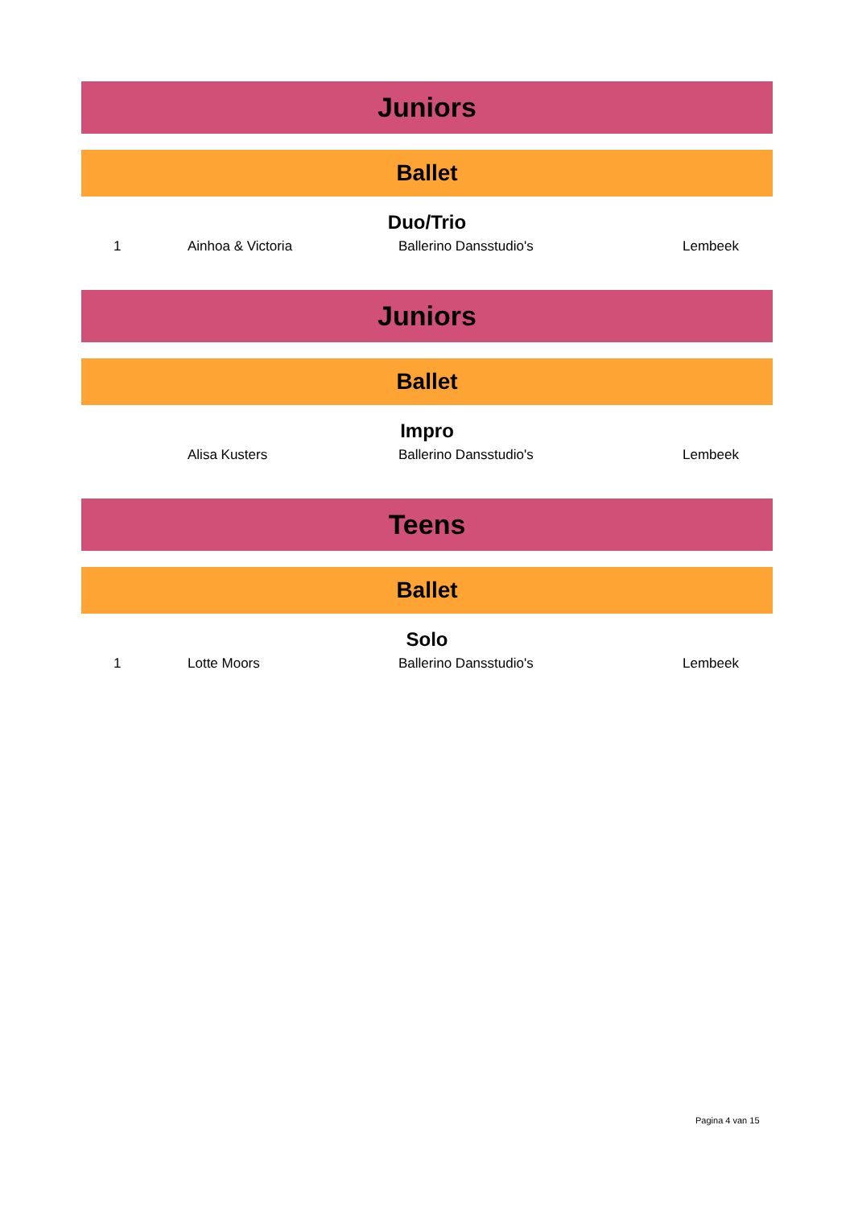Juniors
Ballet
Duo/Trio
| 1 | Ainhoa & Victoria | Ballerino Dansstudio's | Lembeek |
Juniors
Ballet
Impro
| | Alisa Kusters | Ballerino Dansstudio's | Lembeek |
Teens
Ballet
Solo
| 1 | Lotte Moors | Ballerino Dansstudio's | Lembeek |
Pagina 4 van 15